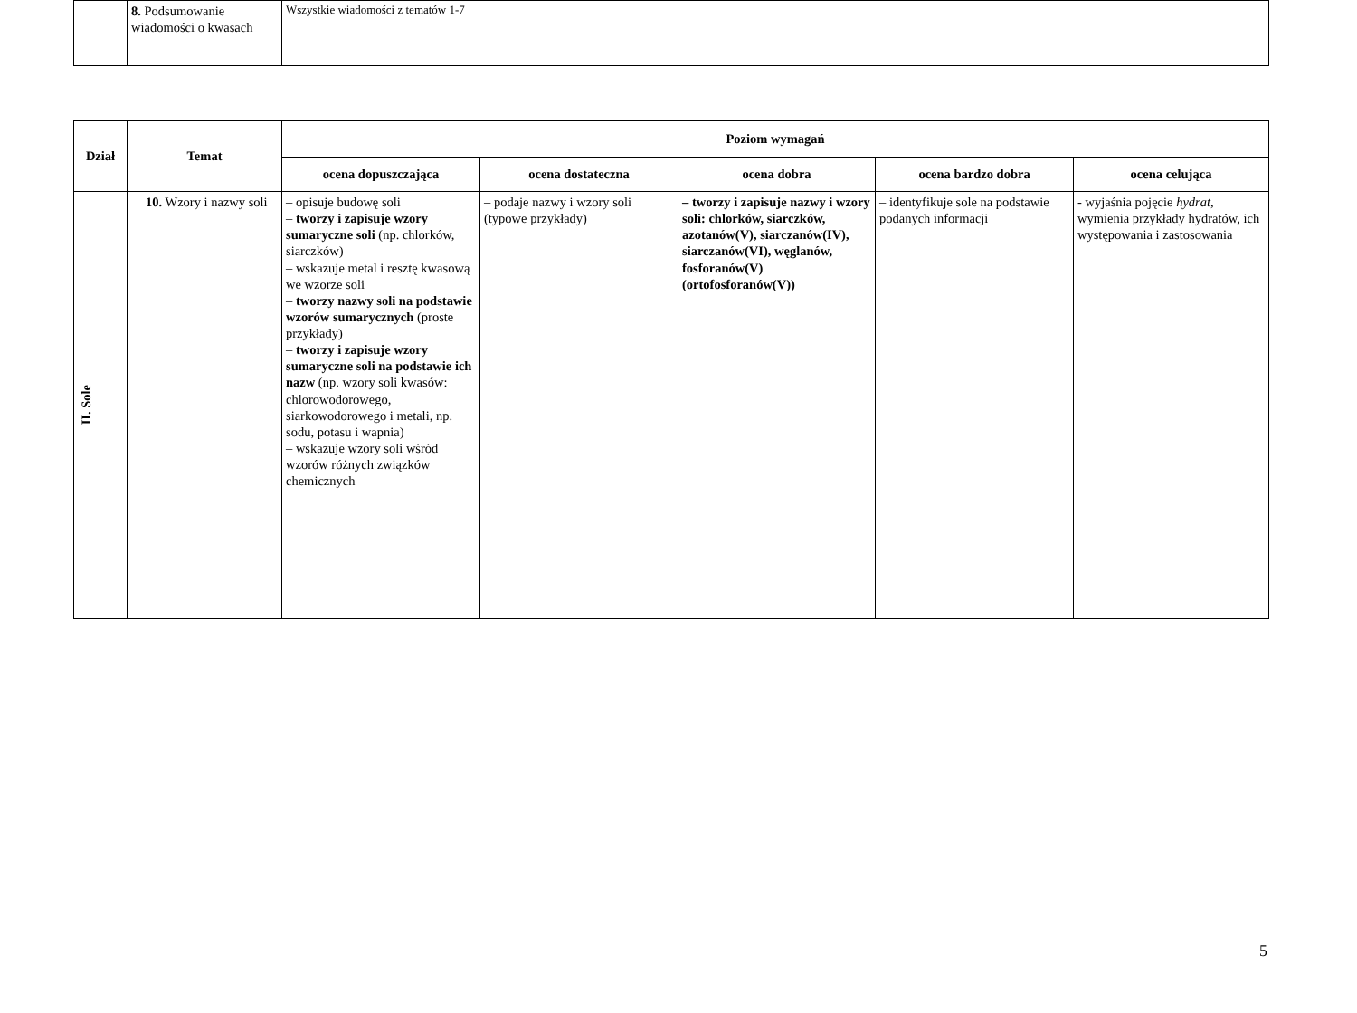| | 8. Podsumowanie wiadomości o kwasach | Wszystkie wiadomości z tematów 1-7 |
| Dział | Temat | Poziom wymagań | | | | |
| --- | --- | --- | --- | --- | --- | --- |
| | | ocena dopuszczająca | ocena dostateczna | ocena dobra | ocena bardzo dobra | ocena celująca |
| II. Sole | 10. Wzory i nazwy soli | – opisuje budowę soli – tworzy i zapisuje wzory sumaryczne soli (np. chlorków, siarczków) – wskazuje metal i resztę kwasową we wzorze soli – tworzy nazwy soli na podstawie wzorów sumarycznych (proste przykłady) – tworzy i zapisuje wzory sumaryczne soli na podstawie ich nazw (np. wzory soli kwasów: chlorowodorowego, siarkowodorowego i metali, np. sodu, potasu i wapnia) – wskazuje wzory soli wśród wzorów różnych związków chemicznych | – podaje nazwy i wzory soli (typowe przykłady) | – tworzy i zapisuje nazwy i wzory soli: chlorków, siarczków, azotanów(V), siarczanów(IV), siarczanów(VI), węglanów, fosforanów(V) (ortofosforanów(V)) | – identyfikuje sole na podstawie podanych informacji | - wyjaśnia pojęcie hydrat , wymienia przykłady hydratów, ich występowania i zastosowania |
5